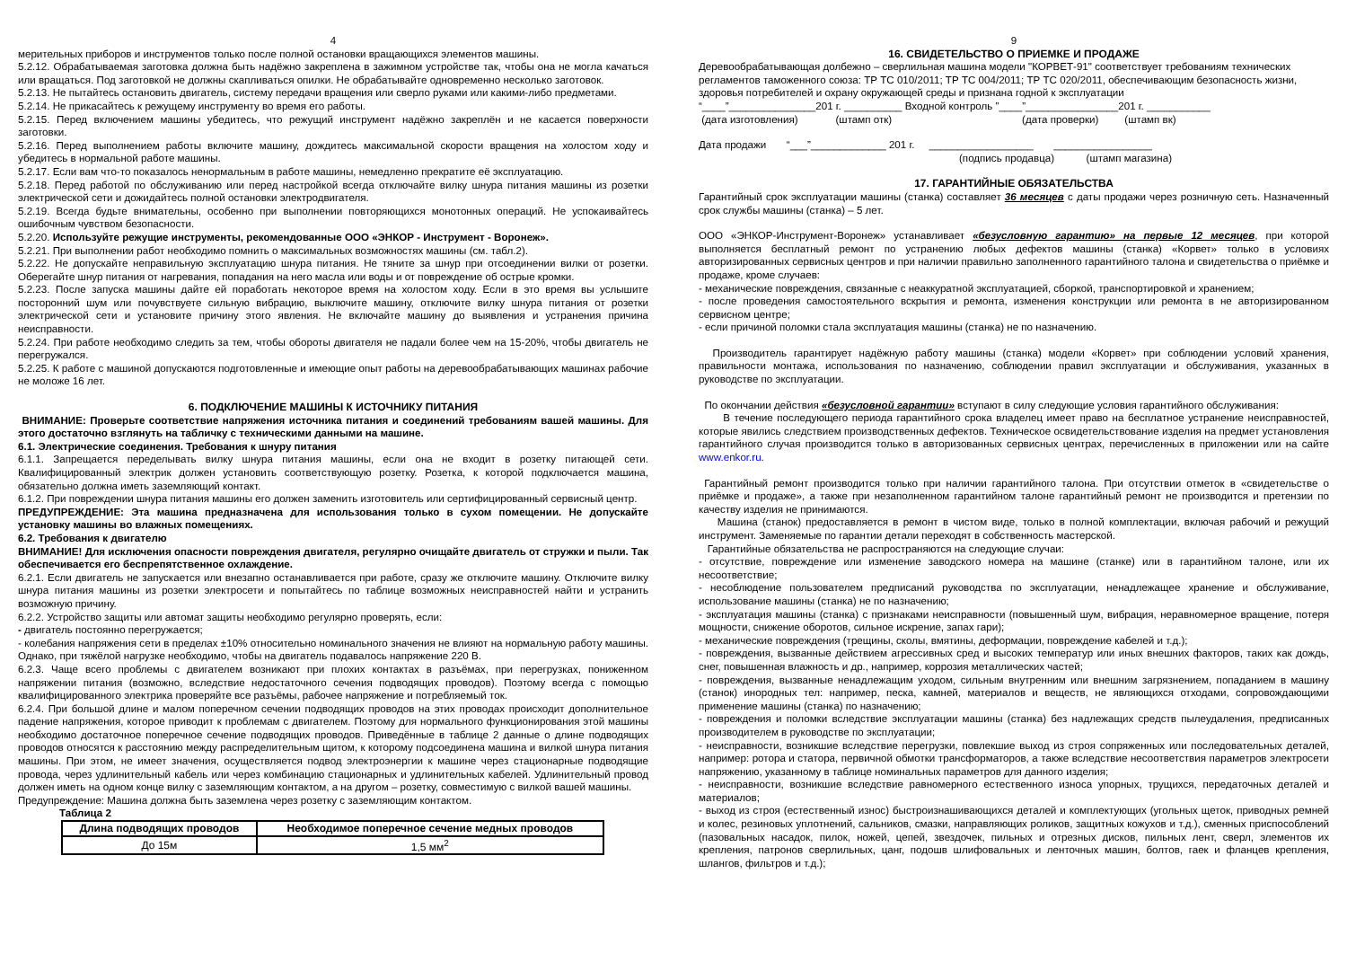4
мерительных приборов и инструментов только после полной остановки вращающихся элементов машины.
5.2.12. Обрабатываемая заготовка должна быть надёжно закреплена в зажимном устройстве так, чтобы она не могла качаться или вращаться. Под заготовкой не должны скапливаться опилки. Не обрабатывайте одновременно несколько заготовок.
5.2.13. Не пытайтесь остановить двигатель, систему передачи вращения или сверло руками или какими-либо предметами.
5.2.14. Не прикасайтесь к режущему инструменту во время его работы.
5.2.15. Перед включением машины убедитесь, что режущий инструмент надёжно закреплён и не касается поверхности заготовки.
5.2.16. Перед выполнением работы включите машину, дождитесь максимальной скорости вращения на холостом ходу и убедитесь в нормальной работе машины.
5.2.17. Если вам что-то показалось ненормальным в работе машины, немедленно прекратите её эксплуатацию.
5.2.18. Перед работой по обслуживанию или перед настройкой всегда отключайте вилку шнура питания машины из розетки электрической сети и дожидайтесь полной остановки электродвигателя.
5.2.19. Всегда будьте внимательны, особенно при выполнении повторяющихся монотонных операций. Не успокаивайтесь ошибочным чувством безопасности.
5.2.20. Используйте режущие инструменты, рекомендованные ООО «ЭНКОР - Инструмент - Воронеж».
5.2.21. При выполнении работ необходимо помнить о максимальных возможностях машины (см. табл.2).
5.2.22. Не допускайте неправильную эксплуатацию шнура питания. Не тяните за шнур при отсоединении вилки от розетки. Оберегайте шнур питания от нагревания, попадания на него масла или воды и от повреждение об острые кромки.
5.2.23. После запуска машины дайте ей поработать некоторое время на холостом ходу. Если в это время вы услышите посторонний шум или почувствуете сильную вибрацию, выключите машину, отключите вилку шнура питания от розетки электрической сети и установите причину этого явления. Не включайте машину до выявления и устранения причина неисправности.
5.2.24. При работе необходимо следить за тем, чтобы обороты двигателя не падали более чем на 15-20%, чтобы двигатель не перегружался.
5.2.25. К работе с машиной допускаются подготовленные и имеющие опыт работы на деревообрабатывающих машинах рабочие не моложе 16 лет.
6. ПОДКЛЮЧЕНИЕ МАШИНЫ К ИСТОЧНИКУ ПИТАНИЯ
ВНИМАНИЕ: Проверьте соответствие напряжения источника питания и соединений требованиям вашей машины. Для этого достаточно взглянуть на табличку с техническими данными на машине.
6.1. Электрические соединения. Требования к шнуру питания
6.1.1. Запрещается переделывать вилку шнура питания машины, если она не входит в розетку питающей сети. Квалифицированный электрик должен установить соответствующую розетку. Розетка, к которой подключается машина, обязательно должна иметь заземляющий контакт.
6.1.2. При повреждении шнура питания машины его должен заменить изготовитель или сертифицированный сервисный центр.
ПРЕДУПРЕЖДЕНИЕ: Эта машина предназначена для использования только в сухом помещении. Не допускайте установку машины во влажных помещениях.
6.2. Требования к двигателю
ВНИМАНИЕ! Для исключения опасности повреждения двигателя, регулярно очищайте двигатель от стружки и пыли. Так обеспечивается его беспрепятственное охлаждение.
6.2.1. Если двигатель не запускается или внезапно останавливается при работе, сразу же отключите машину. Отключите вилку шнура питания машины из розетки электросети и попытайтесь по таблице возможных неисправностей найти и устранить возможную причину.
6.2.2. Устройство защиты или автомат защиты необходимо регулярно проверять, если:
- двигатель постоянно перегружается;
- колебания напряжения сети в пределах ±10% относительно номинального значения не влияют на нормальную работу машины. Однако, при тяжёлой нагрузке необходимо, чтобы на двигатель подавалось напряжение 220 В.
6.2.3. Чаще всего проблемы с двигателем возникают при плохих контактах в разъёмах, при перегрузках, пониженном напряжении питания (возможно, вследствие недостаточного сечения подводящих проводов). Поэтому всегда с помощью квалифицированного электрика проверяйте все разъёмы, рабочее напряжение и потребляемый ток.
6.2.4. При большой длине и малом поперечном сечении подводящих проводов на этих проводах происходит дополнительное падение напряжения, которое приводит к проблемам с двигателем. Поэтому для нормального функционирования этой машины необходимо достаточное поперечное сечение подводящих проводов. Приведённые в таблице 2 данные о длине подводящих проводов относятся к расстоянию между распределительным щитом, к которому подсоединена машина и вилкой шнура питания машины. При этом, не имеет значения, осуществляется подвод электроэнергии к машине через стационарные подводящие провода, через удлинительный кабель или через комбинацию стационарных и удлинительных кабелей. Удлинительный провод должен иметь на одном конце вилку с заземляющим контактом, а на другом – розетку, совместимую с вилкой вашей машины.
Предупреждение: Машина должна быть заземлена через розетку с заземляющим контактом.
Таблица 2
| Длина подводящих проводов | Необходимое поперечное сечение медных проводов |
| --- | --- |
| До 15м | 1,5 мм<sup>2</sup> |
9
16. СВИДЕТЕЛЬСТВО О ПРИЕМКЕ И ПРОДАЖЕ
Деревообрабатывающая долбежно – сверлильная машина модели "КОРВЕТ-91" соответствует требованиям технических регламентов таможенного союза: ТР ТС 010/2011; ТР ТС 004/2011; ТР ТС 020/2011, обеспечивающим безопасность жизни, здоровья потребителей и охрану окружающей среды и признана годной к эксплуатации
“____”_______________201 г. __________ Входной контроль ”____”________________201 г. ___________
(дата изготовления) (штамп отк) (дата проверки) (штамп вк)
Дата продажи “___”_____________ 201 г. __________________ _________________
(подпись продавца) (штамп магазина)
17. ГАРАНТИЙНЫЕ ОБЯЗАТЕЛЬСТВА
Гарантийный срок эксплуатации машины (станка) составляет 36 месяцев с даты продажи через розничную сеть. Назначенный срок службы машины (станка) – 5 лет.
ООО «ЭНКОР-Инструмент-Воронеж» устанавливает «безусловную гарантию» на первые 12 месяцев, при которой выполняется бесплатный ремонт по устранению любых дефектов машины (станка) «Корвет» только в условиях авторизированных сервисных центров и при наличии правильно заполненного гарантийного талона и свидетельства о приёмке и продаже, кроме случаев:
- механические повреждения, связанные с неаккуратной эксплуатацией, сборкой, транспортировкой и хранением;
- после проведения самостоятельного вскрытия и ремонта, изменения конструкции или ремонта в не авторизированном сервисном центре;
- если причиной поломки стала эксплуатация машины (станка) не по назначению.
Производитель гарантирует надёжную работу машины (станка) модели «Корвет» при соблюдении условий хранения, правильности монтажа, использования по назначению, соблюдении правил эксплуатации и обслуживания, указанных в руководстве по эксплуатации.
По окончании действия «безусловной гарантии» вступают в силу следующие условия гарантийного обслуживания:
В течение последующего периода гарантийного срока владелец имеет право на бесплатное устранение неисправностей, которые явились следствием производственных дефектов. Техническое освидетельствование изделия на предмет установления гарантийного случая производится только в авторизованных сервисных центрах, перечисленных в приложении или на сайте www.enkor.ru.
Гарантийный ремонт производится только при наличии гарантийного талона. При отсутствии отметок в «свидетельстве о приёмке и продаже», а также при незаполненном гарантийном талоне гарантийный ремонт не производится и претензии по качеству изделия не принимаются.
Машина (станок) предоставляется в ремонт в чистом виде, только в полной комплектации, включая рабочий и режущий инструмент. Заменяемые по гарантии детали переходят в собственность мастерской.
Гарантийные обязательства не распространяются на следующие случаи:
- отсутствие, повреждение или изменение заводского номера на машине (станке) или в гарантийном талоне, или их несоответствие;
- несоблюдение пользователем предписаний руководства по эксплуатации, ненадлежащее хранение и обслуживание, использование машины (станка) не по назначению;
- эксплуатация машины (станка) с признаками неисправности (повышенный шум, вибрация, неравномерное вращение, потеря мощности, снижение оборотов, сильное искрение, запах гари);
- механические повреждения (трещины, сколы, вмятины, деформации, повреждение кабелей и т.д.);
- повреждения, вызванные действием агрессивных сред и высоких температур или иных внешних факторов, таких как дождь, снег, повышенная влажность и др., например, коррозия металлических частей;
- повреждения, вызванные ненадлежащим уходом, сильным внутренним или внешним загрязнением, попаданием в машину (станок) инородных тел: например, песка, камней, материалов и веществ, не являющихся отходами, сопровождающими применение машины (станка) по назначению;
- повреждения и поломки вследствие эксплуатации машины (станка) без надлежащих средств пылеудаления, предписанных производителем в руководстве по эксплуатации;
- неисправности, возникшие вследствие перегрузки, повлекшие выход из строя сопряженных или последовательных деталей, например: ротора и статора, первичной обмотки трансформаторов, а также вследствие несоответствия параметров электросети напряжению, указанному в таблице номинальных параметров для данного изделия;
- неисправности, возникшие вследствие равномерного естественного износа упорных, трущихся, передаточных деталей и материалов;
- выход из строя (естественный износ) быстроизнашивающихся деталей и комплектующих (угольных щеток, приводных ремней и колес, резиновых уплотнений, сальников, смазки, направляющих роликов, защитных кожухов и т.д.), сменных приспособлений (пазовальных насадок, пилок, ножей, цепей, звездочек, пильных и отрезных дисков, пильных лент, сверл, элементов их крепления, патронов сверлильных, цанг, подошв шлифовальных и ленточных машин, болтов, гаек и фланцев крепления, шлангов, фильтров и т.д.);